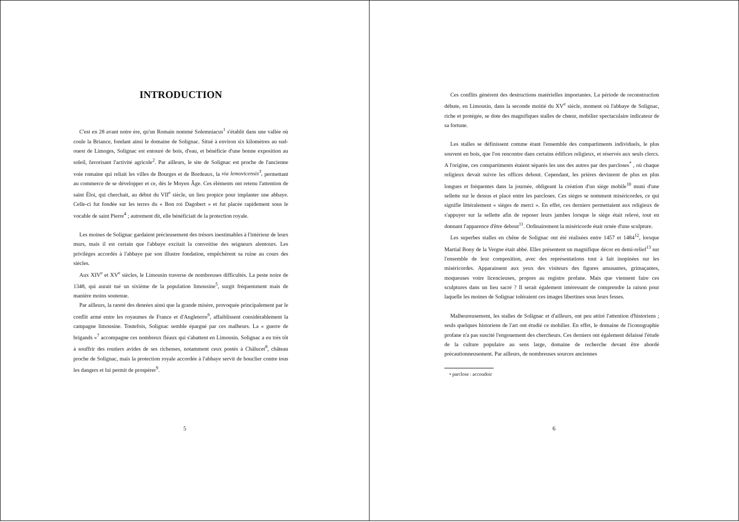INTRODUCTION
C'est en 28 avant notre ère, qu'un Romain nommé Solemniacus<sup>1</sup> s'établit dans une vallée où coule la Briance, fondant ainsi le domaine de Solignac. Situé à environ six kilomètres au sud-ouest de Limoges, Solignac est entouré de bois, d'eau, et bénéficie d'une bonne exposition au soleil, favorisant l'activité agricole<sup>2</sup>. Par ailleurs, le site de Solignac est proche de l'ancienne voie romaine qui reliait les villes de Bourges et de Bordeaux, la via lemovicensis<sup>3</sup>, permettant au commerce de se développer et ce, dès le Moyen Âge. Ces éléments ont retenu l'attention de saint Éloi, qui cherchait, au début du VII<sup>e</sup> siècle, un lieu propice pour implanter une abbaye. Celle-ci fut fondée sur les terres du « Bon roi Dagobert » et fut placée rapidement sous le vocable de saint Pierre<sup>4</sup> ; autrement dit, elle bénéficiait de la protection royale.
Les moines de Solignac gardaient précieusement des trésors inestimables à l'intérieur de leurs murs, mais il est certain que l'abbaye excitait la convoitise des seigneurs alentours. Les privilèges accordés à l'abbaye par son illustre fondation, empêchèrent sa ruine au cours des siècles.
Aux XIV<sup>e</sup> et XV<sup>e</sup> siècles, le Limousin traverse de nombreuses difficultés. La peste noire de 1348, qui aurait tué un sixième de la population limousine<sup>5</sup>, surgit fréquemment mais de manière moins soutenue.
Par ailleurs, la rareté des denrées ainsi que la grande misère, provoquée principalement par le conflit armé entre les royaumes de France et d'Angleterre<sup>6</sup>, affaiblissent considérablement la campagne limousine. Toutefois, Solignac semble épargné par ces malheurs. La « guerre de brigands »<sup>7</sup> accompagne ces nombreux fléaux qui s'abattent en Limousin. Solignac a eu très tôt à souffrir des routiers avides de ses richesses, notamment ceux postés à Châlucet<sup>8</sup>, château proche de Solignac, mais la protection royale accordée à l'abbaye servit de bouclier contre tous les dangers et lui permit de prospérer<sup>9</sup>.
5
Ces conflits génèrent des destructions matérielles importantes. La période de reconstruction débute, en Limousin, dans la seconde moitié du XV<sup>e</sup> siècle, moment où l'abbaye de Solignac, riche et protégée, se dote des magnifiques stalles de chœur, mobilier spectaculaire indicateur de sa fortune.
Les stalles se définissent comme étant l'ensemble des compartiments individuels, le plus souvent en bois, que l'on rencontre dans certains édifices religieux, et réservés aux seuls clercs. A l'origine, ces compartiments étaient séparés les uns des autres par des parcloses<sup>*</sup> , où chaque religieux devait suivre les offices debout. Cependant, les prières devinrent de plus en plus longues et fréquentes dans la journée, obligeant la création d'un siège mobile<sup>10</sup> muni d'une sellette sur le dessus et placé entre les parcloses. Ces sièges se nomment miséricordes, ce qui signifie littéralement « sièges de merci ». En effet, ces derniers permettaient aux religieux de s'appuyer sur la sellette afin de reposer leurs jambes lorsque le siège était relevé, tout en donnant l'apparence d'être debout<sup>11</sup>. Ordinairement la miséricorde était ornée d'une sculpture.
Les superbes stalles en chêne de Solignac ont été réalisées entre 1457 et 1484<sup>12</sup>, lorsque Martial Bony de la Vergne était abbé. Elles présentent un magnifique décor en demi-relief<sup>13</sup> sur l'ensemble de leur composition, avec des représentations tout à fait inopinées sur les miséricordes. Apparaissent aux yeux des visiteurs des figures amusantes, grimaçantes, moqueuses voire licencieuses, propres au registre profane. Mais que viennent faire ces sculptures dans un lieu sacré ? Il serait également intéressant de comprendre la raison pour laquelle les moines de Solignac toléraient ces images libertines sous leurs fesses.
Malheureusement, les stalles de Solignac et d'ailleurs, ont peu attiré l'attention d'historiens ; seuls quelques historiens de l'art ont étudié ce mobilier. En effet, le domaine de l'iconographie profane n'a pas suscité l'engouement des chercheurs. Ces derniers ont également délaissé l'étude de la culture populaire au sens large, domaine de recherche devant être abordé précautionneusement. Par ailleurs, de nombreuses sources anciennes
• parclose : accoudoir
6